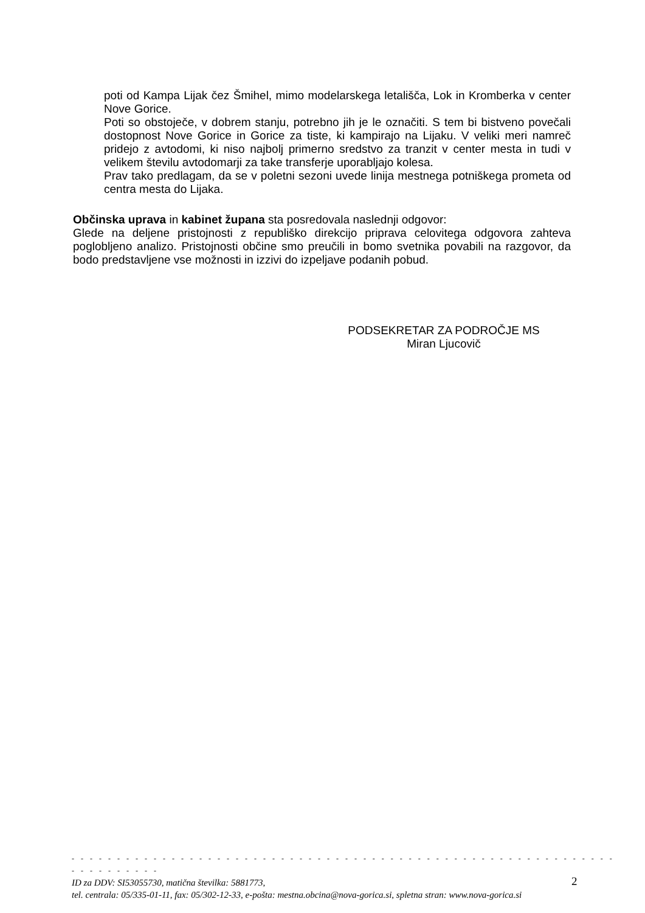poti od Kampa Lijak čez Šmihel, mimo modelarskega letališča, Lok in Kromberka v center Nove Gorice.
Poti so obstoječe, v dobrem stanju, potrebno jih je le označiti. S tem bi bistveno povečali dostopnost Nove Gorice in Gorice za tiste, ki kampirajo na Lijaku. V veliki meri namreč pridejo z avtodomi, ki niso najbolj primerno sredstvo za tranzit v center mesta in tudi v velikem številu avtodomarji za take transferje uporabljajo kolesa.
Prav tako predlagam, da se v poletni sezoni uvede linija mestnega potniškega prometa od centra mesta do Lijaka.
Občinska uprava in kabinet župana sta posredovala naslednji odgovor:
Glede na deljene pristojnosti z republiško direkcijo priprava celovitega odgovora zahteva poglobljeno analizo. Pristojnosti občine smo preučili in bomo svetnika povabili na razgovor, da bodo predstavljene vse možnosti in izzivi do izpeljave podanih pobud.
PODSEKRETAR ZA PODROČJE MS
Miran Ljucovič
- - - - - - - - - - - - - - - - - - - - - - - - - - - - - - - - - - - - - - - - - - - - - - - - - - - - - - - - - - - - - - - - - - - - - -
ID za DDV: SI53055730, matična številka: 5881773,
tel. centrala: 05/335-01-11, fax: 05/302-12-33, e-pošta: mestna.obcina@nova-gorica.si, spletna stran: www.nova-gorica.si
2